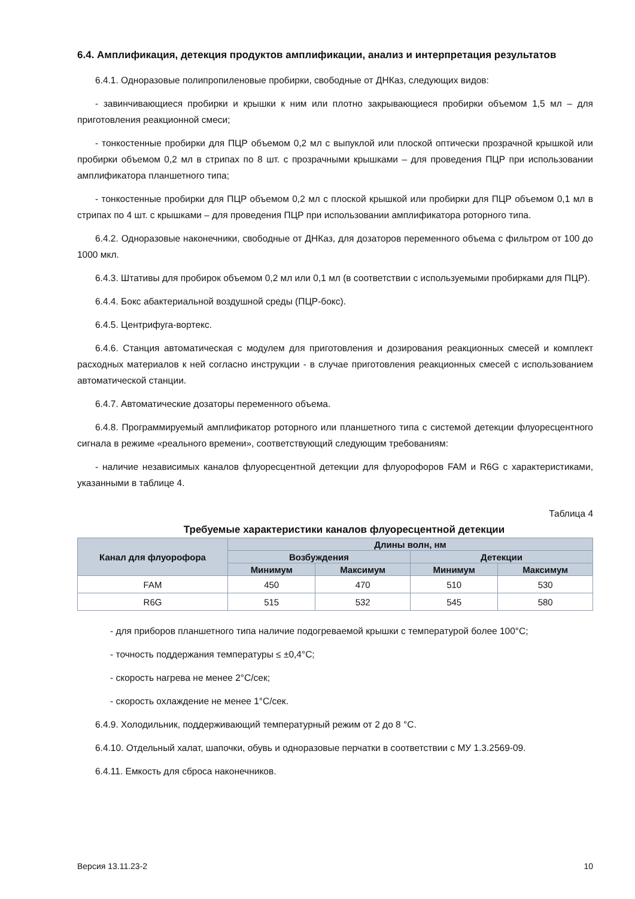6.4. Амплификация, детекция продуктов амплификации, анализ и интерпретация результатов
6.4.1. Одноразовые полипропиленовые пробирки, свободные от ДНКаз, следующих видов:
- завинчивающиеся пробирки и крышки к ним или плотно закрывающиеся пробирки объемом 1,5 мл – для приготовления реакционной смеси;
- тонкостенные пробирки для ПЦР объемом 0,2 мл с выпуклой или плоской оптически прозрачной крышкой или пробирки объемом 0,2 мл в стрипах по 8 шт. с прозрачными крышками – для проведения ПЦР при использовании амплификатора планшетного типа;
- тонкостенные пробирки для ПЦР объемом 0,2 мл с плоской крышкой или пробирки для ПЦР объемом 0,1 мл в стрипах по 4 шт. с крышками – для проведения ПЦР при использовании амплификатора роторного типа.
6.4.2. Одноразовые наконечники, свободные от ДНКаз, для дозаторов переменного объема с фильтром от 100 до 1000 мкл.
6.4.3. Штативы для пробирок объемом 0,2 мл или 0,1 мл (в соответствии с используемыми пробирками для ПЦР).
6.4.4. Бокс абактериальной воздушной среды (ПЦР-бокс).
6.4.5. Центрифуга-вортекс.
6.4.6. Станция автоматическая с модулем для приготовления и дозирования реакционных смесей и комплект расходных материалов к ней согласно инструкции - в случае приготовления реакционных смесей с использованием автоматической станции.
6.4.7. Автоматические дозаторы переменного объема.
6.4.8. Программируемый амплификатор роторного или планшетного типа с системой детекции флуоресцентного сигнала в режиме «реального времени», соответствующий следующим требованиям:
- наличие независимых каналов флуоресцентной детекции для флуорофоров FAM и R6G с характеристиками, указанными в таблице 4.
Таблица 4
Требуемые характеристики каналов флуоресцентной детекции
| Канал для флуорофора | Длины волн, нм | | | |
| --- | --- | --- | --- | --- |
| | Возбуждения | | Детекции | |
| | Минимум | Максимум | Минимум | Максимум |
| FAM | 450 | 470 | 510 | 530 |
| R6G | 515 | 532 | 545 | 580 |
- для приборов планшетного типа наличие подогреваемой крышки с температурой более 100°С;
- точность поддержания температуры ≤ ±0,4°С;
- скорость нагрева не менее 2°С/сек;
- скорость охлаждение не менее 1°С/сек.
6.4.9. Холодильник, поддерживающий температурный режим от 2 до 8 °С.
6.4.10. Отдельный халат, шапочки, обувь и одноразовые перчатки в соответствии с МУ 1.3.2569-09.
6.4.11. Емкость для сброса наконечников.
Версия 13.11.23-2 10